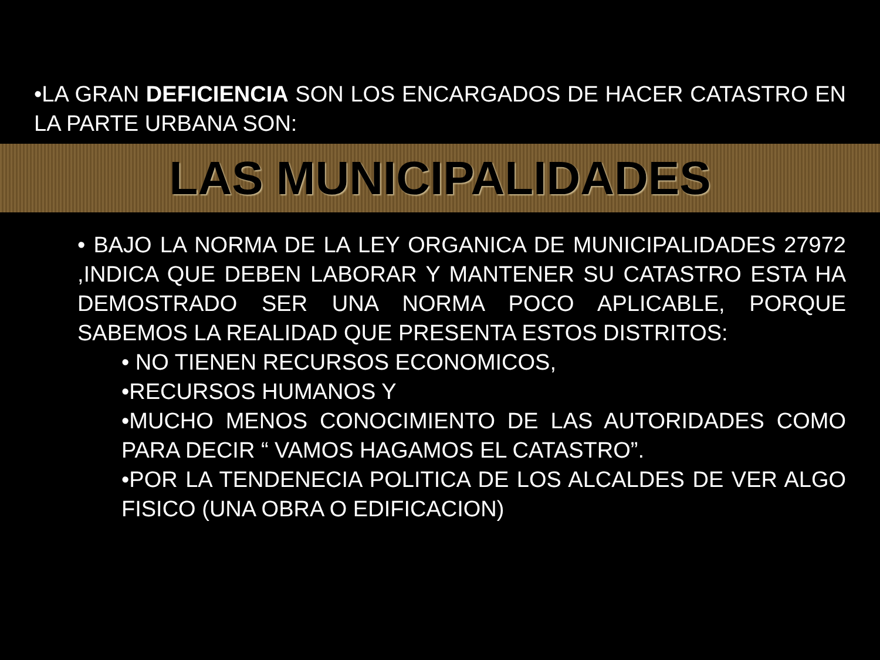•LA GRAN DEFICIENCIA SON LOS ENCARGADOS DE HACER CATASTRO EN LA PARTE URBANA SON:
LAS MUNICIPALIDADES
• BAJO LA NORMA DE LA LEY ORGANICA DE MUNICIPALIDADES 27972 ,INDICA QUE DEBEN LABORAR Y MANTENER SU CATASTRO ESTA HA DEMOSTRADO SER UNA NORMA POCO APLICABLE, PORQUE SABEMOS LA REALIDAD QUE PRESENTA ESTOS DISTRITOS:
• NO TIENEN RECURSOS ECONOMICOS,
•RECURSOS HUMANOS Y
•MUCHO MENOS CONOCIMIENTO DE LAS AUTORIDADES COMO PARA DECIR “ VAMOS HAGAMOS EL CATASTRO”.
•POR LA TENDENECIA POLITICA DE LOS ALCALDES DE VER ALGO FISICO (UNA OBRA O EDIFICACION)